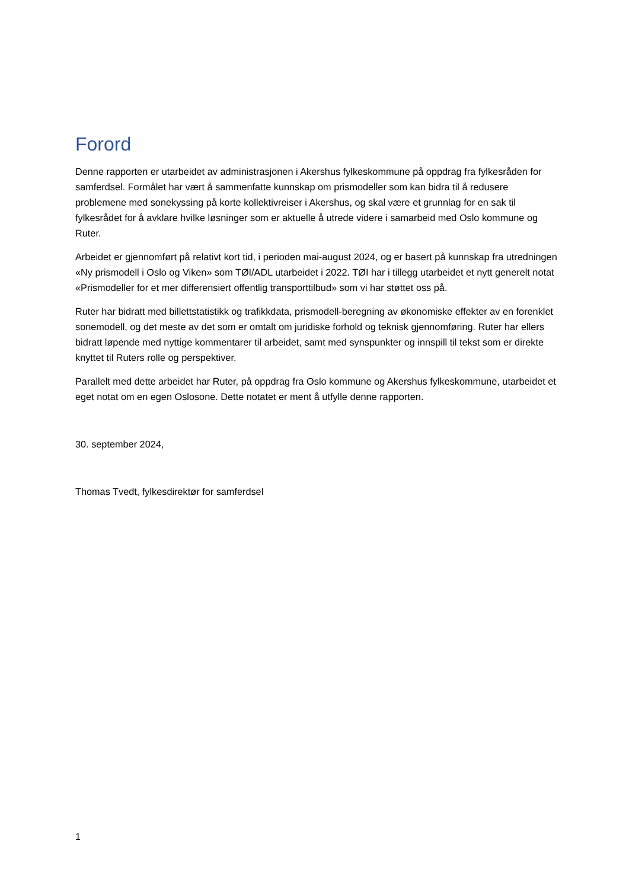Forord
Denne rapporten er utarbeidet av administrasjonen i Akershus fylkeskommune på oppdrag fra fylkesråden for samferdsel. Formålet har vært å sammenfatte kunnskap om prismodeller som kan bidra til å redusere problemene med sonekyssing på korte kollektivreiser i Akershus, og skal være et grunnlag for en sak til fylkesrådet for å avklare hvilke løsninger som er aktuelle å utrede videre i samarbeid med Oslo kommune og Ruter.
Arbeidet er gjennomført på relativt kort tid, i perioden mai-august 2024, og er basert på kunnskap fra utredningen «Ny prismodell i Oslo og Viken» som TØI/ADL utarbeidet i 2022. TØI har i tillegg utarbeidet et nytt generelt notat «Prismodeller for et mer differensiert offentlig transporttilbud» som vi har støttet oss på.
Ruter har bidratt med billettstatistikk og trafikkdata, prismodell-beregning av økonomiske effekter av en forenklet sonemodell, og det meste av det som er omtalt om juridiske forhold og teknisk gjennomføring. Ruter har ellers bidratt løpende med nyttige kommentarer til arbeidet, samt med synspunkter og innspill til tekst som er direkte knyttet til Ruters rolle og perspektiver.
Parallelt med dette arbeidet har Ruter, på oppdrag fra Oslo kommune og Akershus fylkeskommune, utarbeidet et eget notat om en egen Oslosone. Dette notatet er ment å utfylle denne rapporten.
30. september 2024,
Thomas Tvedt, fylkesdirektør for samferdsel
1